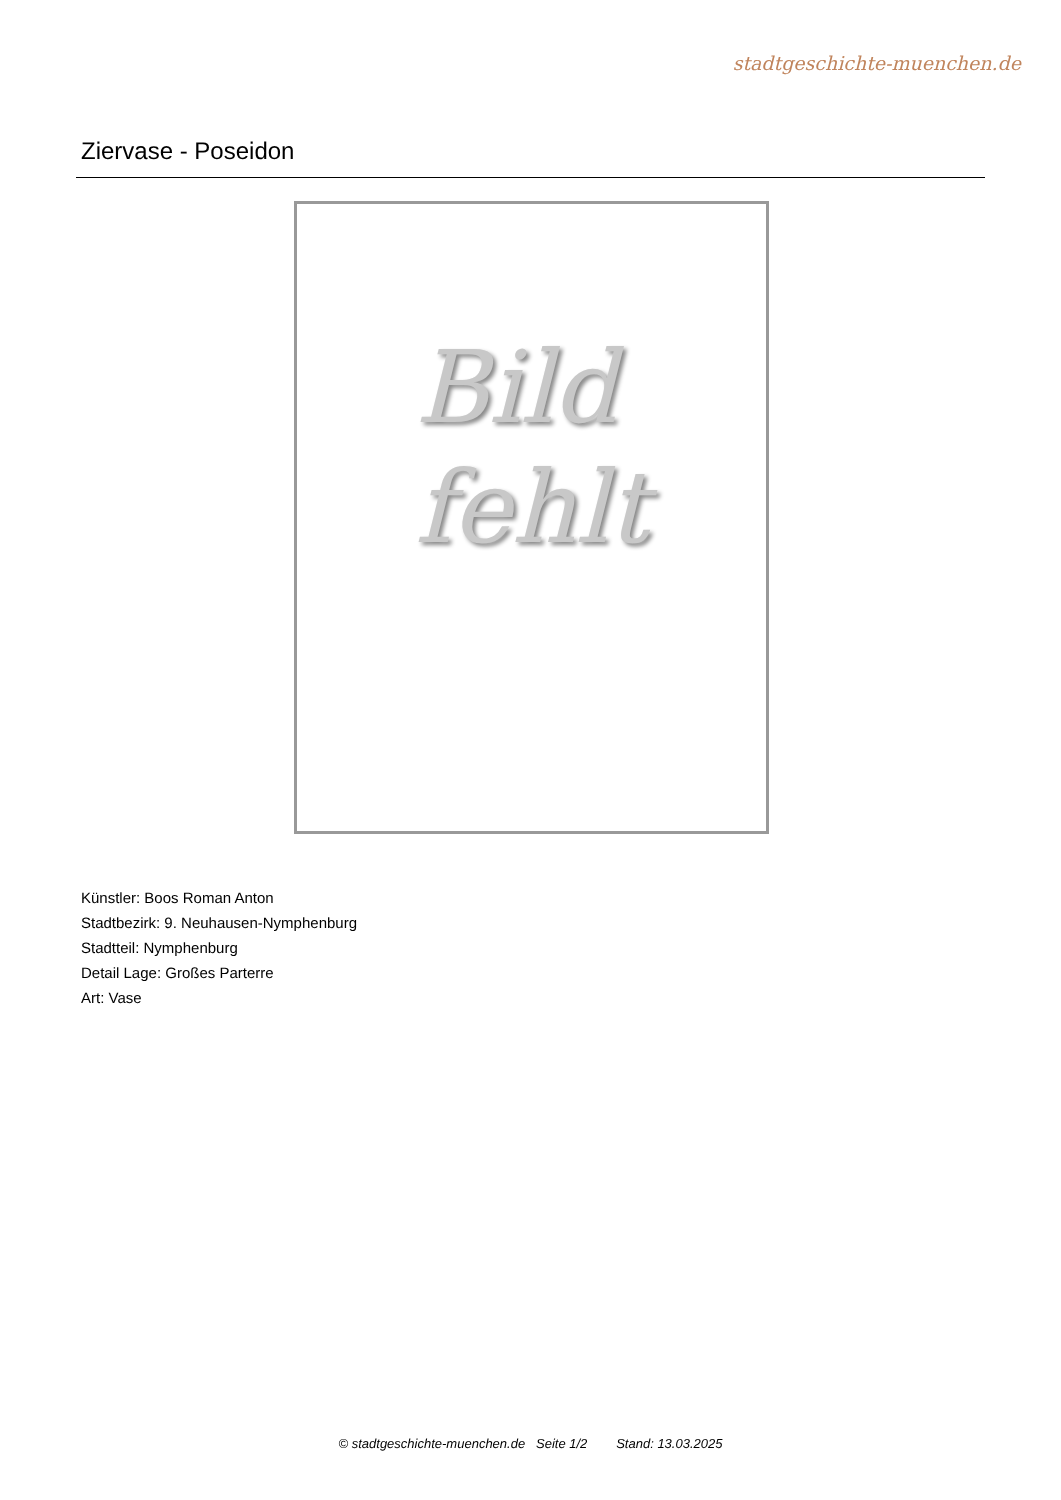stadtgeschichte-muenchen.de
Ziervase - Poseidon
Bild
fehlt
Künstler: Boos Roman Anton
Stadtbezirk: 9. Neuhausen-Nymphenburg
Stadtteil: Nymphenburg
Detail Lage: Großes Parterre
Art: Vase
© stadtgeschichte-muenchen.de Seite 1/2 Stand: 13.03.2025